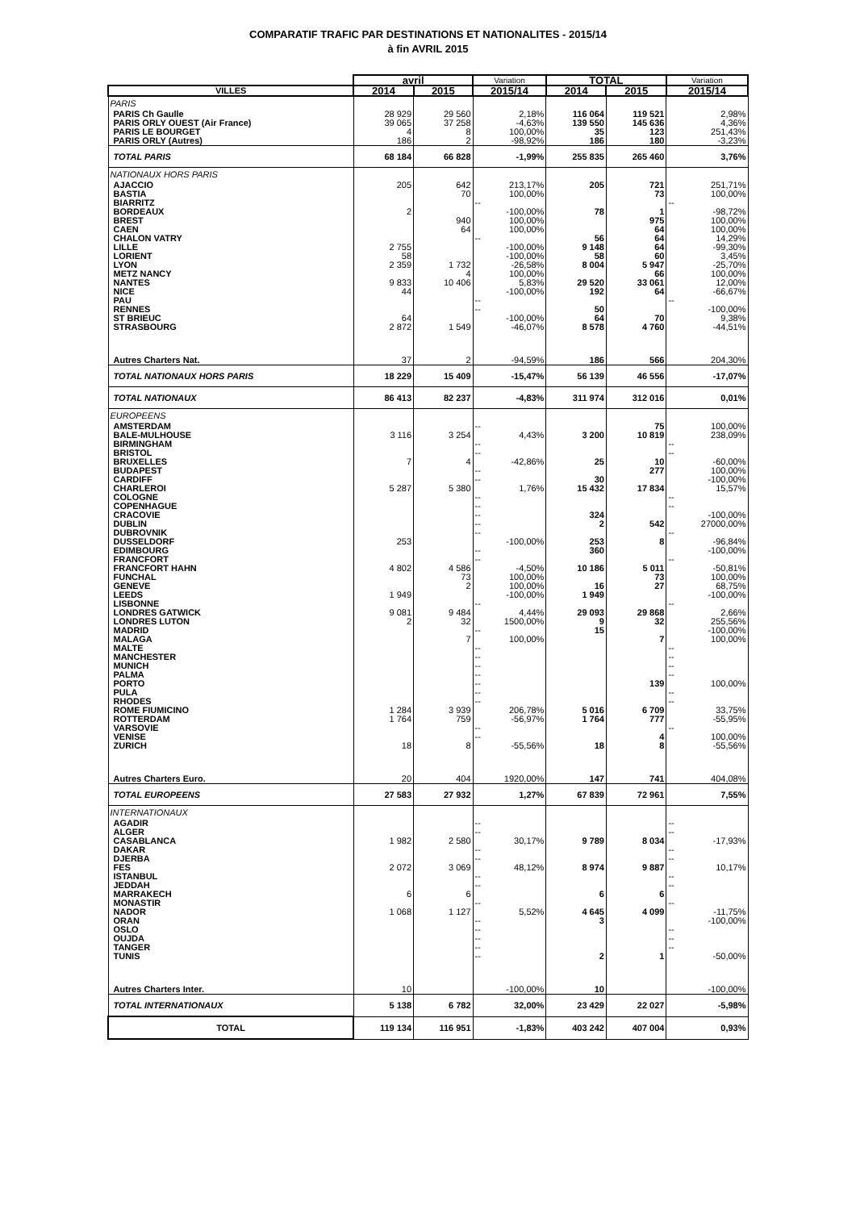COMPARATIF TRAFIC PAR DESTINATIONS ET NATIONALITES - 2015/14
à fin AVRIL 2015
| | avril | | Variation | TOTAL | | Variation |
| --- | --- | --- | --- | --- | --- | --- |
| VILLES | 2014 | 2015 | 2015/14 | 2014 | 2015 | 2015/14 |
| PARIS | | | | | | |
| PARIS Ch Gaulle | 28 929 | 29 560 | 2,18% | 116 064 | 119 521 | 2,98% |
| PARIS ORLY OUEST (Air France) | 39 065 | 37 258 | -4,63% | 139 550 | 145 636 | 4,36% |
| PARIS LE BOURGET | 4 | 8 | 100,00% | 35 | 123 | 251,43% |
| PARIS ORLY (Autres) | 186 | 2 | -98,92% | 186 | 180 | -3,23% |
| TOTAL PARIS | 68 184 | 66 828 | -1,99% | 255 835 | 265 460 | 3,76% |
| NATIONAUX HORS PARIS | | | | | | |
| AJACCIO | 205 | 642 | 213,17% | 205 | 721 | 251,71% |
| BASTIA | | 70 | 100,00% | | 73 | 100,00% |
| BIARRITZ | | | -- | | | -- |
| BORDEAUX | 2 | | -100,00% | 78 | 1 | -98,72% |
| BREST | | 940 | 100,00% | | 975 | 100,00% |
| CAEN | | 64 | 100,00% | | 64 | 100,00% |
| CHALON VATRY | | | -- | 56 | 64 | 14,29% |
| LILLE | 2 755 | | -100,00% | 9 148 | 64 | -99,30% |
| LORIENT | 58 | | -100,00% | 58 | 60 | 3,45% |
| LYON | 2 359 | 1 732 | -26,58% | 8 004 | 5 947 | -25,70% |
| METZ NANCY | | 4 | 100,00% | | 66 | 100,00% |
| NANTES | 9 833 | 10 406 | 5,83% | 29 520 | 33 061 | 12,00% |
| NICE | 44 | | -100,00% | 192 | 64 | -66,67% |
| PAU | | | -- | | | -- |
| RENNES | | | -- | 50 | | -100,00% |
| ST BRIEUC | 64 | | -100,00% | 64 | 70 | 9,38% |
| STRASBOURG | 2 872 | 1 549 | -46,07% | 8 578 | 4 760 | -44,51% |
| Autres Charters Nat. | 37 | 2 | -94,59% | 186 | 566 | 204,30% |
| TOTAL NATIONAUX HORS PARIS | 18 229 | 15 409 | -15,47% | 56 139 | 46 556 | -17,07% |
| TOTAL NATIONAUX | 86 413 | 82 237 | -4,83% | 311 974 | 312 016 | 0,01% |
| EUROPEENS | | | | | | |
| AMSTERDAM | | | -- | | 75 | 100,00% |
| BALE-MULHOUSE | 3 116 | 3 254 | 4,43% | 3 200 | 10 819 | 238,09% |
| BIRMINGHAM | | | -- | | | -- |
| BRISTOL | | | -- | | | -- |
| BRUXELLES | 7 | 4 | -42,86% | 25 | 10 | -60,00% |
| BUDAPEST | | | -- | | 277 | 100,00% |
| CARDIFF | | | -- | 30 | | -100,00% |
| CHARLEROI | 5 287 | 5 380 | 1,76% | 15 432 | 17 834 | 15,57% |
| COLOGNE | | | -- | | | -- |
| COPENHAGUE | | | -- | | | -- |
| CRACOVIE | | | -- | 324 | | -100,00% |
| DUBLIN | | | -- | 2 | 542 | 27000,00% |
| DUBROVNIK | | | -- | | | -- |
| DUSSELDORF | 253 | | -100,00% | 253 | 8 | -96,84% |
| EDIMBOURG | | | -- | 360 | | -100,00% |
| FRANCFORT | | | -- | | | -- |
| FRANCFORT HAHN | 4 802 | 4 586 | -4,50% | 10 186 | 5 011 | -50,81% |
| FUNCHAL | | 73 | 100,00% | | 73 | 100,00% |
| GENEVE | | 2 | 100,00% | 16 | 27 | 68,75% |
| LEEDS | 1 949 | | -100,00% | 1 949 | | -100,00% |
| LISBONNE | | | -- | | | -- |
| LONDRES GATWICK | 9 081 | 9 484 | 4,44% | 29 093 | 29 868 | 2,66% |
| LONDRES LUTON | 2 | 32 | 1500,00% | 9 | 32 | 255,56% |
| MADRID | | | -- | 15 | | -100,00% |
| MALAGA | | 7 | 100,00% | | 7 | 100,00% |
| MALTE | | | -- | | | -- |
| MANCHESTER | | | -- | | | -- |
| MUNICH | | | -- | | | -- |
| PALMA | | | -- | | | -- |
| PORTO | | | -- | | 139 | 100,00% |
| PULA | | | -- | | | -- |
| RHODES | | | -- | | | -- |
| ROME FIUMICINO | 1 284 | 3 939 | 206,78% | 5 016 | 6 709 | 33,75% |
| ROTTERDAM | 1 764 | 759 | -56,97% | 1 764 | 777 | -55,95% |
| VARSOVIE | | | -- | | | -- |
| VENISE | | | -- | | 4 | 100,00% |
| ZURICH | 18 | 8 | -55,56% | 18 | 8 | -55,56% |
| Autres Charters Euro. | 20 | 404 | 1920,00% | 147 | 741 | 404,08% |
| TOTAL EUROPEENS | 27 583 | 27 932 | 1,27% | 67 839 | 72 961 | 7,55% |
| INTERNATIONAUX | | | | | | |
| AGADIR | | | -- | | | -- |
| ALGER | | | -- | | | -- |
| CASABLANCA | 1 982 | 2 580 | 30,17% | 9 789 | 8 034 | -17,93% |
| DAKAR | | | -- | | | -- |
| DJERBA | | | -- | | | -- |
| FES | 2 072 | 3 069 | 48,12% | 8 974 | 9 887 | 10,17% |
| ISTANBUL | | | -- | | | -- |
| JEDDAH | | | -- | | | -- |
| MARRAKECH | 6 | 6 | | 6 | 6 | |
| MONASTIR | | | -- | | | -- |
| NADOR | 1 068 | 1 127 | 5,52% | 4 645 | 4 099 | -11,75% |
| ORAN | | | -- | 3 | | -100,00% |
| OSLO | | | -- | | | -- |
| OUJDA | | | -- | | | -- |
| TANGER | | | -- | | | -- |
| TUNIS | | | -- | 2 | 1 | -50,00% |
| Autres Charters Inter. | 10 | | -100,00% | 10 | | -100,00% |
| TOTAL INTERNATIONAUX | 5 138 | 6 782 | 32,00% | 23 429 | 22 027 | -5,98% |
| TOTAL | 119 134 | 116 951 | -1,83% | 403 242 | 407 004 | 0,93% |